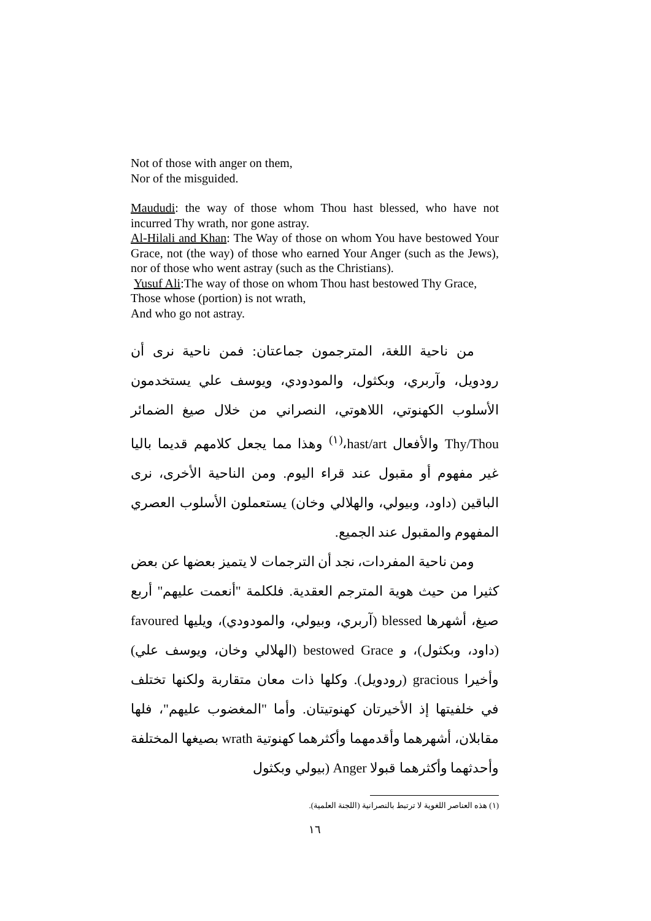Not of those with anger on them,
Nor of the misguided.
Maududi: the way of those whom Thou hast blessed, who have not incurred Thy wrath, nor gone astray.
Al-Hilali and Khan: The Way of those on whom You have bestowed Your Grace, not (the way) of those who earned Your Anger (such as the Jews), nor of those who went astray (such as the Christians).
Yusuf Ali:The way of those on whom Thou hast bestowed Thy Grace,
Those whose (portion) is not wrath,
And who go not astray.
من ناحية اللغة، المترجمون جماعتان: فمن ناحية نرى أن رودويل، وآربري، وبكثول، والمودودي، ويوسف علي يستخدمون الأسلوب الكهنوتي، اللاهوتي، النصراني من خلال صيغ الضمائر Thy/Thou والأفعال hast/art،<sup>(١)</sup> وهذا مما يجعل كلامهم قديما باليا غير مفهوم أو مقبول عند قراء اليوم. ومن الناحية الأخرى، نرى الباقين (داود، وبيولي، والهلالي وخان) يستعملون الأسلوب العصري المفهوم والمقبول عند الجميع.
ومن ناحية المفردات، نجد أن الترجمات لا يتميز بعضها عن بعض كثيرا من حيث هوية المترجم العقدية. فلكلمة "أنعمت عليهم" أربع صيغ، أشهرها blessed (آربري، وبيولي، والمودودي)، ويليها favoured (داود، وبكثول)، و bestowed Grace (الهلالي وخان، ويوسف علي) وأخيرا gracious (رودويل). وكلها ذات معان متقاربة ولكنها تختلف في خلفيتها إذ الأخيرتان كهنوتيتان. وأما "المغضوب عليهم"، فلها مقابلان، أشهرهما وأقدمهما وأكثرهما كهنوتية wrath بصيغها المختلفة وأحدثهما وأكثرهما قبولا Anger (بيولي وبكثول
(١) هذه العناصر اللغوية لا ترتبط بالنصرانية (اللجنة العلمية).
١٦